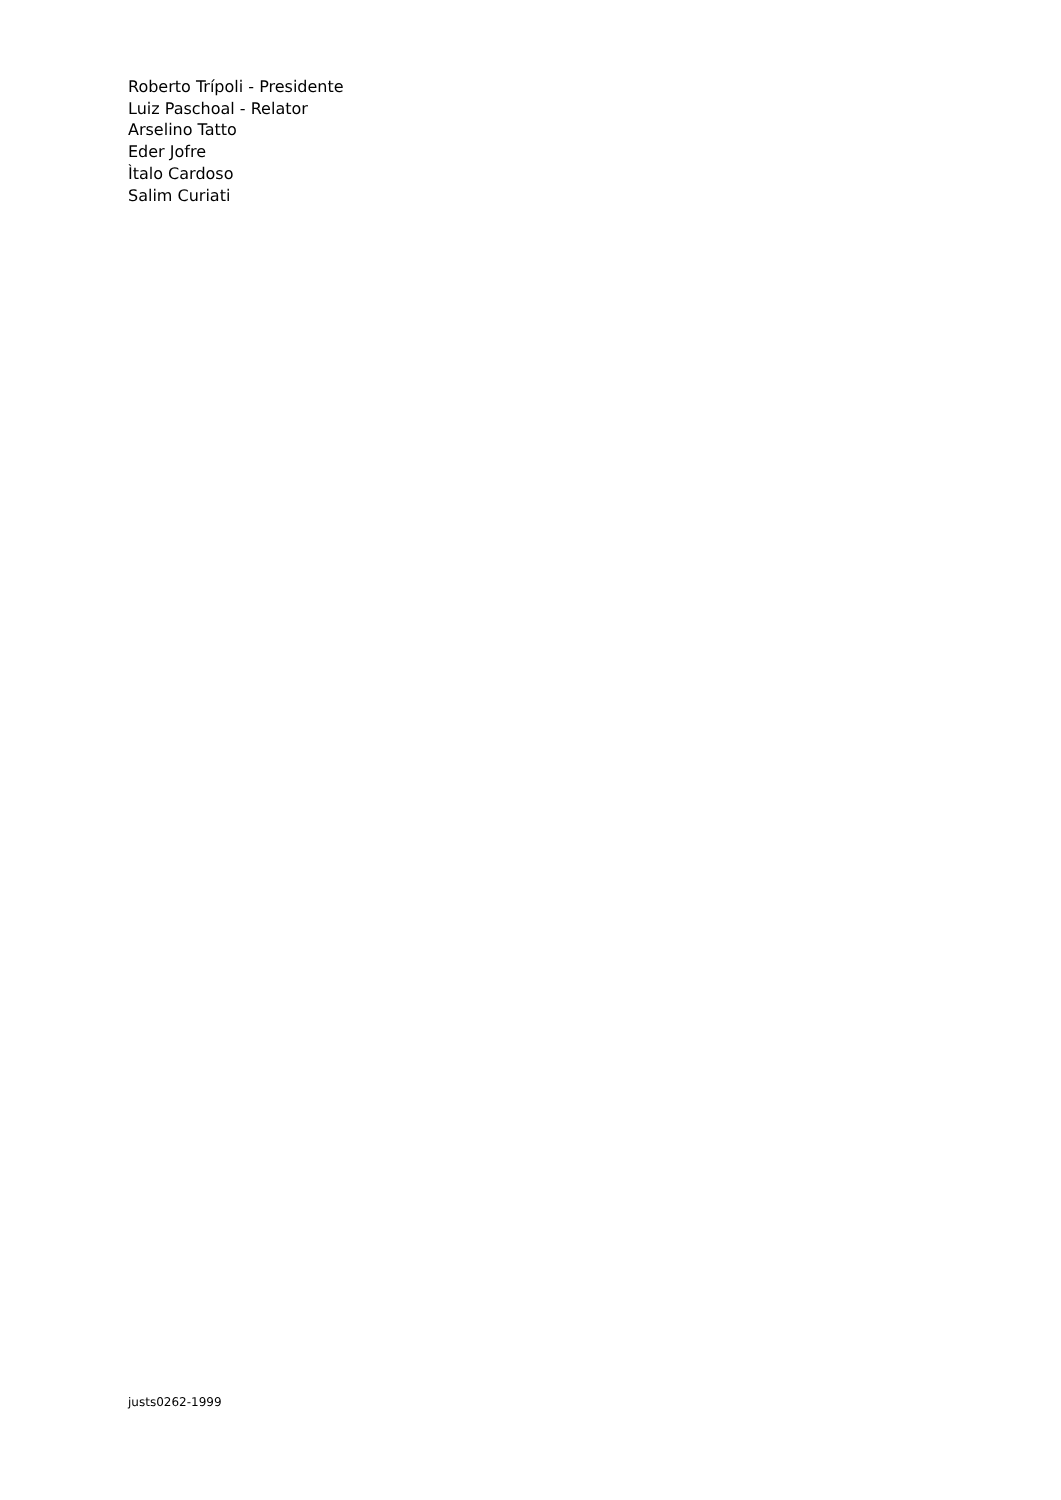Roberto Trípoli - Presidente
Luiz Paschoal - Relator
Arselino Tatto
Eder Jofre
Ìtalo Cardoso
Salim Curiati
justs0262-1999